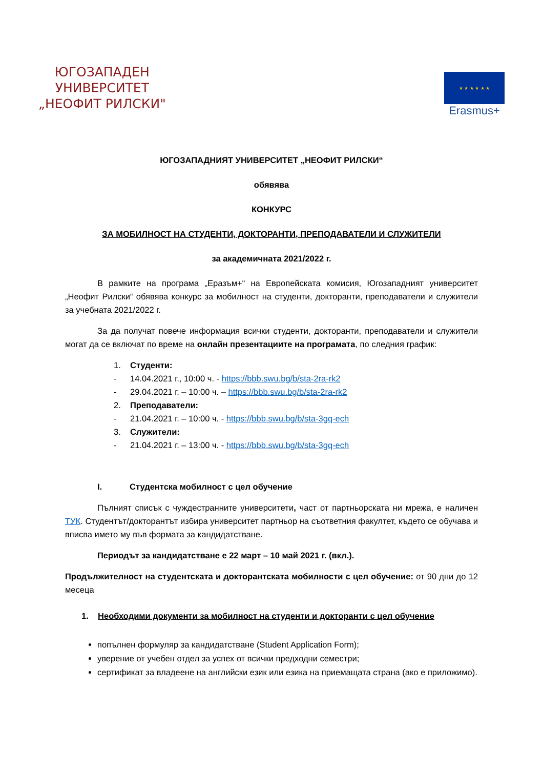ЮГОЗАПАДЕН
УНИВЕРСИТЕТ
„НЕОФИТ РИЛСКИ"
★ ★ ★ ★ ★ ★
Erasmus+
ЮГОЗАПАДНИЯТ УНИВЕРСИТЕТ „НЕОФИТ РИЛСКИ“
обявява
КОНКУРС
ЗА МОБИЛНОСТ НА СТУДЕНТИ, ДОКТОРАНТИ, ПРЕПОДАВАТЕЛИ И СЛУЖИТЕЛИ
за академичната 2021/2022 г.
В рамките на програма „Еразъм+“ на Европейската комисия, Югозападният университет „Неофит Рилски“ обявява конкурс за мобилност на студенти, докторанти, преподаватели и служители за учебната 2021/2022 г.
За да получат повече информация всички студенти, докторанти, преподаватели и служители могат да се включат по време на онлайн презентациите на програмата, по следния график:
1. Студенти:
- 14.04.2021 г., 10:00 ч. - https://bbb.swu.bg/b/sta-2ra-rk2
- 29.04.2021 г. – 10:00 ч. – https://bbb.swu.bg/b/sta-2ra-rk2
2. Преподаватели:
- 21.04.2021 г. – 10:00 ч. - https://bbb.swu.bg/b/sta-3gq-ech
3. Служители:
- 21.04.2021 г. – 13:00 ч. - https://bbb.swu.bg/b/sta-3gq-ech
I. Студентска мобилност с цел обучение
Пълният списък с чуждестранните университети, част от партньорската ни мрежа, е наличен ТУК. Студентът/докторантът избира университет партньор на съответния факултет, където се обучава и вписва името му във формата за кандидатстване.
Периодът за кандидатстване е 22 март – 10 май 2021 г. (вкл.).
Продължителност на студентската и докторантската мобилности с цел обучение: от 90 дни до 12 месеца
1. Необходими документи за мобилност на студенти и докторанти с цел обучение
попълнен формуляр за кандидатстване (Student Application Form);
уверение от учебен отдел за успех от всички предходни семестри;
сертификат за владеене на английски език или езика на приемащата страна (ако е приложимо).